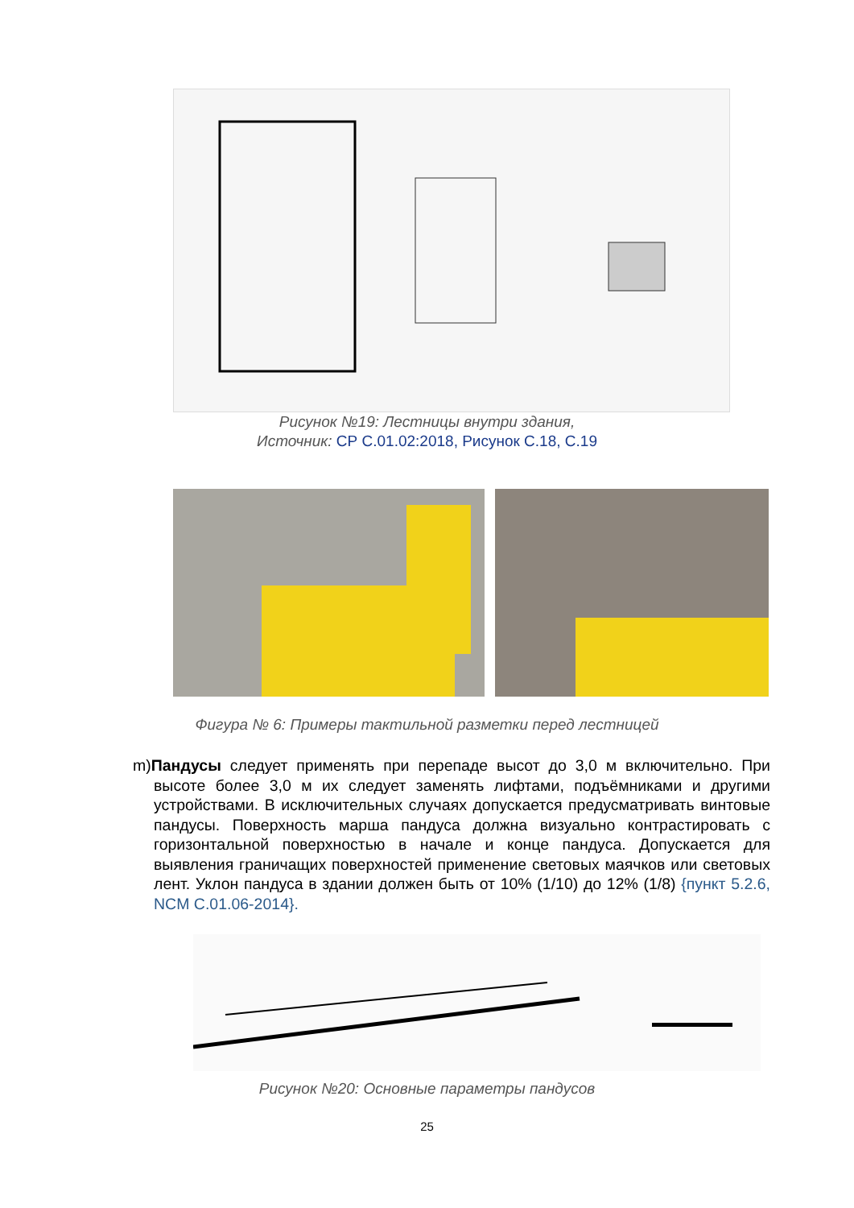Рисунок №19: Лестницы внутри здания,
Источник: СР С.01.02:2018, Рисунок С.18, С.19
Фигура № 6: Примеры тактильной разметки перед лестницей
m)Пандусы следует применять при перепаде высот до 3,0 м включительно. При высоте более 3,0 м их следует заменять лифтами, подъёмниками и другими устройствами. В исключительных случаях допускается предусматривать винтовые пандусы. Поверхность марша пандуса должна визуально контрастировать с горизонтальной поверхностью в начале и конце пандуса. Допускается для выявления граничащих поверхностей применение световых маячков или световых лент. Уклон пандуса в здании должен быть от 10% (1/10) до 12% (1/8) {пункт 5.2.6, NCM C.01.06-2014}.
Рисунок №20: Основные параметры пандусов
25